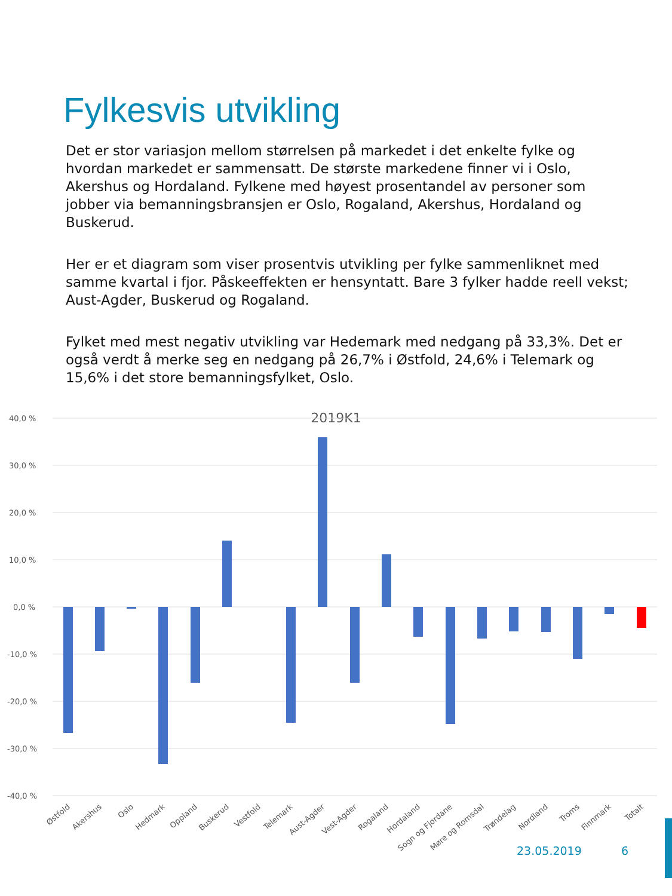Fylkesvis utvikling
Det er stor variasjon mellom størrelsen på markedet i det enkelte fylke og hvordan markedet er sammensatt. De største markedene finner vi i Oslo, Akershus og Hordaland. Fylkene med høyest prosentandel av personer som jobber via bemanningsbransjen er Oslo, Rogaland, Akershus, Hordaland og Buskerud.
Her er et diagram som viser prosentvis utvikling per fylke sammenliknet med samme kvartal i fjor. Påskeeffekten er hensyntatt. Bare 3 fylker hadde reell vekst; Aust-Agder, Buskerud og Rogaland.
Fylket med mest negativ utvikling var Hedemark med nedgang på 33,3%. Det er også verdt å merke seg en nedgang på 26,7% i Østfold, 24,6% i Telemark og 15,6% i det store bemanningsfylket, Oslo.
2019K1
40,0 %
30,0 %
20,0 %
10,0 %
0,0 %
-10,0 %
-20,0 %
-30,0 %
-40,0 %
Østfold
Akershus
Oslo
Hedmark
Oppland
Buskerud
Vestfold
Telemark
Aust-Agder
Vest-Agder
Rogaland
Hordaland
Sogn og Fjordane
Møre og Romsdal
Trøndelag
Nordland
Troms
Finnmark
Totalt
23.05.2019 6